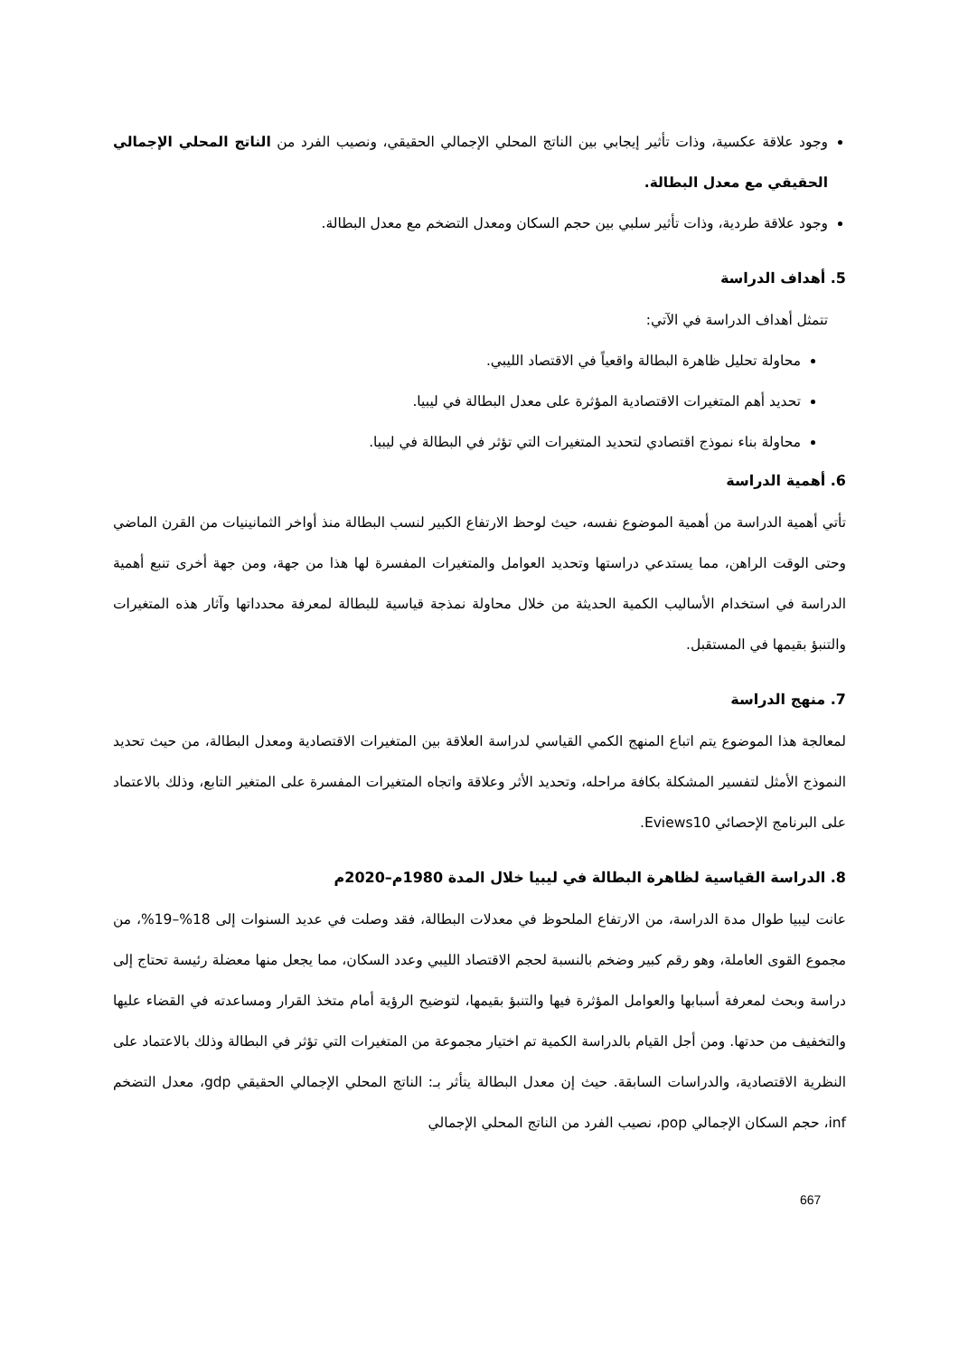وجود علاقة عكسية، وذات تأثير إيجابي بين الناتج المحلي الإجمالي الحقيقي، ونصيب الفرد من الناتج المحلي الإجمالي الحقيقي مع معدل البطالة.
وجود علاقة طردية، وذات تأثير سلبي بين حجم السكان ومعدل التضخم مع معدل البطالة.
5. أهداف الدراسة
تتمثل أهداف الدراسة في الآتي:
محاولة تحليل ظاهرة البطالة واقعياً في الاقتصاد الليبي.
تحديد أهم المتغيرات الاقتصادية المؤثرة على معدل البطالة في ليبيا.
محاولة بناء نموذج اقتصادي لتحديد المتغيرات التي تؤثر في البطالة في ليبيا.
6. أهمية الدراسة
تأتي أهمية الدراسة من أهمية الموضوع نفسه، حيث لوحظ الارتفاع الكبير لنسب البطالة منذ أواخر الثمانينيات من القرن الماضي وحتى الوقت الراهن، مما يستدعي دراستها وتحديد العوامل والمتغيرات المفسرة لها هذا من جهة، ومن جهة أخرى تنبع أهمية الدراسة في استخدام الأساليب الكمية الحديثة من خلال محاولة نمذجة قياسية للبطالة لمعرفة محدداتها وآثار هذه المتغيرات والتنبؤ بقيمها في المستقبل.
7. منهج الدراسة
لمعالجة هذا الموضوع يتم اتباع المنهج الكمي القياسي لدراسة العلاقة بين المتغيرات الاقتصادية ومعدل البطالة، من حيث تحديد النموذج الأمثل لتفسير المشكلة بكافة مراحله، وتحديد الأثر وعلاقة واتجاه المتغيرات المفسرة على المتغير التابع، وذلك بالاعتماد على البرنامج الإحصائي Eviews10.
8. الدراسة القياسية لظاهرة البطالة في ليبيا خلال المدة 1980م–2020م
عانت ليبيا طوال مدة الدراسة، من الارتفاع الملحوظ في معدلات البطالة، فقد وصلت في عديد السنوات إلى 18%–19%، من مجموع القوى العاملة، وهو رقم كبير وضخم بالنسبة لحجم الاقتصاد الليبي وعدد السكان، مما يجعل منها معضلة رئيسة تحتاج إلى دراسة وبحث لمعرفة أسبابها والعوامل المؤثرة فيها والتنبؤ بقيمها، لتوضيح الرؤية أمام متخذ القرار ومساعدته في القضاء عليها والتخفيف من حدتها. ومن أجل القيام بالدراسة الكمية تم اختيار مجموعة من المتغيرات التي تؤثر في البطالة وذلك بالاعتماد على النظرية الاقتصادية، والدراسات السابقة. حيث إن معدل البطالة يتأثر بـ: الناتج المحلي الإجمالي الحقيقي gdp، معدل التضخم inf، حجم السكان الإجمالي pop، نصيب الفرد من الناتج المحلي الإجمالي
667